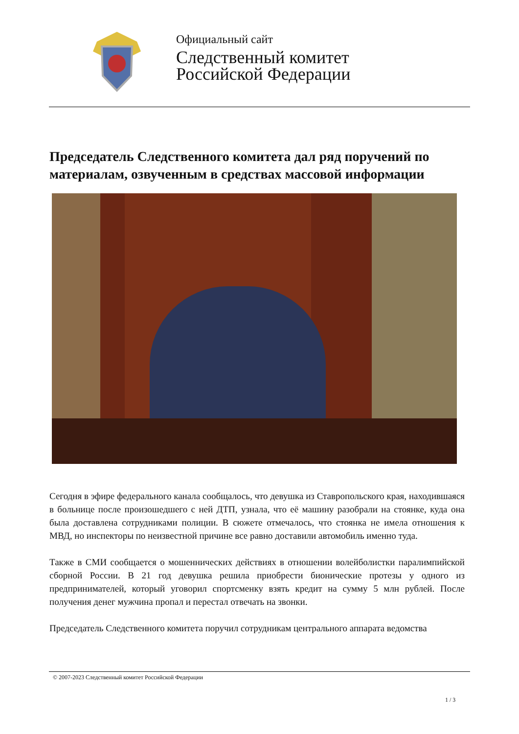Официальный сайт
Следственный комитет
Российской Федерации
Председатель Следственного комитета дал ряд поручений по материалам, озвученным в средствах массовой информации
Сегодня в эфире федерального канала сообщалось, что девушка из Ставропольского края, находившаяся в больнице после произошедшего с ней ДТП, узнала, что её машину разобрали на стоянке, куда она была доставлена сотрудниками полиции. В сюжете отмечалось, что стоянка не имела отношения к МВД, но инспекторы по неизвестной причине все равно доставили автомобиль именно туда.
Также в СМИ сообщается о мошеннических действиях в отношении волейболистки паралимпийской сборной России. В 21 год девушка решила приобрести бионические протезы у одного из предпринимателей, который уговорил спортсменку взять кредит на сумму 5 млн рублей. После получения денег мужчина пропал и перестал отвечать на звонки.
Председатель Следственного комитета поручил сотрудникам центрального аппарата ведомства
© 2007-2023 Следственный комитет Российской Федерации
1 / 3